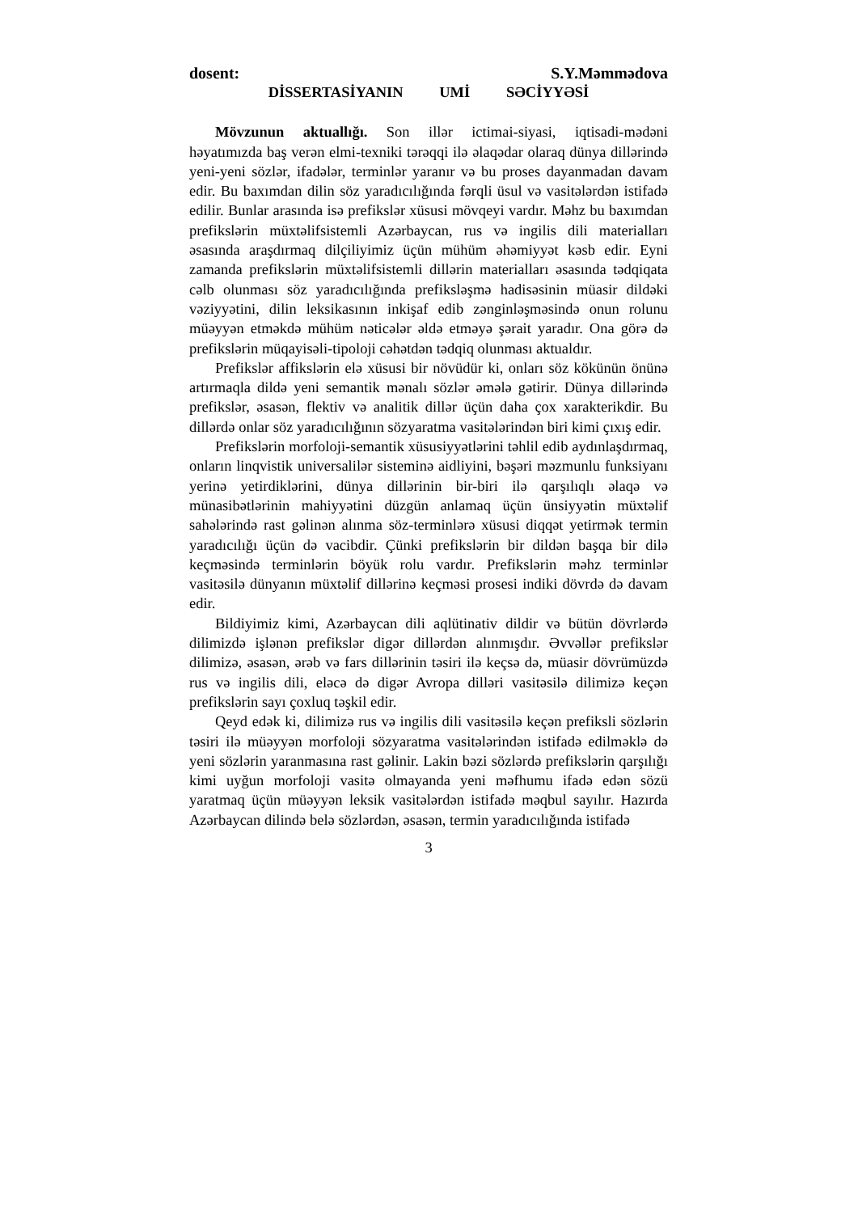dosent: S.Y.Məmmədova
DİSSERTASİYANIN UMİ SƏCİYYƏSİ
Mövzunun aktuallığı. Son illər ictimai-siyasi, iqtisadi-mədəni həyatımızda baş verən elmi-texniki tərəqqi ilə əlaqədar olaraq dünya dillərində yeni-yeni sözlər, ifadələr, terminlər yaranır və bu proses dayanmadan davam edir. Bu baxımdan dilin söz yaradıcılığında fərqli üsul və vasitələrdən istifadə edilir. Bunlar arasında isə prefikslər xüsusi mövqeyi vardır. Məhz bu baxımdan prefikslərin müxtəlifsistemli Azərbaycan, rus və ingilis dili materialları əsasında araşdırmaq dilçiliyimiz üçün mühüm əhəmiyyət kəsb edir. Eyni zamanda prefikslərin müxtəlifsistemli dillərin materialları əsasında tədqiqata cəlb olunması söz yaradıcılığında prefiksləşmə hadisəsinin müasir dildəki vəziyyətini, dilin leksikasının inkişaf edib zənginləşməsində onun rolunu müəyyən etməkdə mühüm nəticələr əldə etməyə şərait yaradır. Ona görə də prefikslərin müqayisəli-tipoloji cəhətdən tədqiq olunması aktualdır.
Prefikslər affikslərin elə xüsusi bir növüdür ki, onları söz kökünün önünə artırmaqla dildə yeni semantik mənalı sözlər əmələ gətirir. Dünya dillərində prefikslər, əsasən, flektiv və analitik dillər üçün daha çox xarakterikdir. Bu dillərdə onlar söz yaradıcılığının sözyaratma vasitələrindən biri kimi çıxış edir.
Prefikslərin morfoloji-semantik xüsusiyyətlərini təhlil edib aydınlaşdırmaq, onların linqvistik universalilər sisteminə aidliyini, bəşəri məzmunlu funksiyanı yerinə yetirdiklərini, dünya dillərinin bir-biri ilə qarşılıqlı əlaqə və münasibətlərinin mahiyyətini düzgün anlamaq üçün ünsiyyətin müxtəlif sahələrində rast gəlinən alınma söz-terminlərə xüsusi diqqət yetirmək termin yaradıcılığı üçün də vacibdir. Çünki prefikslərin bir dildən başqa bir dilə keçməsində terminlərin böyük rolu vardır. Prefikslərin məhz terminlər vasitəsilə dünyanın müxtəlif dillərinə keçməsi prosesi indiki dövrdə də davam edir.
Bildiyimiz kimi, Azərbaycan dili aqlütinativ dildir və bütün dövrlərdə dilimizdə işlənən prefikslər digər dillərdən alınmışdır. Əvvəllər prefikslər dilimizə, əsasən, ərəb və fars dillərinin təsiri ilə keçsə də, müasir dövrümüzdə rus və ingilis dili, eləcə də digər Avropa dilləri vasitəsilə dilimizə keçən prefikslərin sayı çoxluq təşkil edir.
Qeyd edək ki, dilimizə rus və ingilis dili vasitəsilə keçən prefiksli sözlərin təsiri ilə müəyyən morfoloji sözyaratma vasitələrindən istifadə edilməklə də yeni sözlərin yaranmasına rast gəlinir. Lakin bəzi sözlərdə prefikslərin qarşılığı kimi uyğun morfoloji vasitə olmayanda yeni məfhumu ifadə edən sözü yaratmaq üçün müəyyən leksik vasitələrdən istifadə məqbul sayılır. Hazırda Azərbaycan dilində belə sözlərdən, əsasən, termin yaradıcılığında istifadə
3